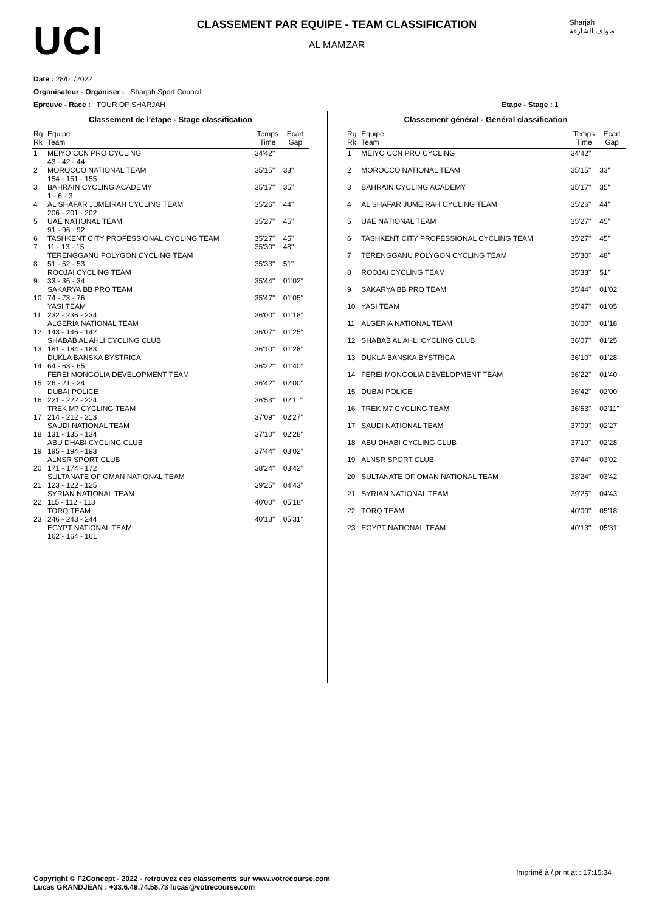UCI
CLASSEMENT PAR EQUIPE - TEAM CLASSIFICATION
AL MAMZAR
Sharjah
طواف الشارقة
Date : 28/01/2022
Organisateur - Organiser : Sharjah Sport Council
Epreuve - Race : TOUR OF SHARJAH Etape - Stage : 1
Classement de l'étape - Stage classification
| Rg Rk | Equipe Team | Temps Time | Ecart Gap |
| --- | --- | --- | --- |
| 1 | MEIYO CCN PRO CYCLING 43 - 42 - 44 | 34'42" | |
| 2 | MOROCCO NATIONAL TEAM 154 - 151 - 155 | 35'15" | 33" |
| 3 | BAHRAIN CYCLING ACADEMY 1 - 6 - 3 | 35'17" | 35" |
| 4 | AL SHAFAR JUMEIRAH CYCLING TEAM 206 - 201 - 202 | 35'26" | 44" |
| 5 | UAE NATIONAL TEAM 91 - 96 - 92 | 35'27" | 45" |
| 6 | TASHKENT CITY PROFESSIONAL CYCLING TEAM | 35'27" | 45" |
| 7 | 11 - 13 - 15 TERENGGANU POLYGON CYCLING TEAM | 35'30" | 48" |
| 8 | 51 - 52 - 53 ROOJAI CYCLING TEAM | 35'33" | 51" |
| 9 | 33 - 36 - 34 SAKARYA BB PRO TEAM | 35'44" | 01'02" |
| 10 | 74 - 73 - 76 YASI TEAM | 35'47" | 01'05" |
| 11 | 232 - 236 - 234 ALGERIA NATIONAL TEAM | 36'00" | 01'18" |
| 12 | 143 - 146 - 142 SHABAB AL AHLI CYCLING CLUB | 36'07" | 01'25" |
| 13 | 181 - 184 - 183 DUKLA BANSKA BYSTRICA | 36'10" | 01'28" |
| 14 | 64 - 63 - 65 FEREI MONGOLIA DEVELOPMENT TEAM | 36'22" | 01'40" |
| 15 | 26 - 21 - 24 DUBAI POLICE | 36'42" | 02'00" |
| 16 | 221 - 222 - 224 TREK M7 CYCLING TEAM | 36'53" | 02'11" |
| 17 | 214 - 212 - 213 SAUDI NATIONAL TEAM | 37'09" | 02'27" |
| 18 | 131 - 135 - 134 ABU DHABI CYCLING CLUB | 37'10" | 02'28" |
| 19 | 195 - 194 - 193 ALNSR SPORT CLUB | 37'44" | 03'02" |
| 20 | 171 - 174 - 172 SULTANATE OF OMAN NATIONAL TEAM | 38'24" | 03'42" |
| 21 | 123 - 122 - 125 SYRIAN NATIONAL TEAM | 39'25" | 04'43" |
| 22 | 115 - 112 - 113 TORQ TEAM | 40'00" | 05'18" |
| 23 | 246 - 243 - 244 EGYPT NATIONAL TEAM 162 - 164 - 161 | 40'13" | 05'31" |
Classement général - Général classification
| Rg Rk | Equipe Team | Temps Time | Ecart Gap |
| --- | --- | --- | --- |
| 1 | MEIYO CCN PRO CYCLING | 34'42" | |
| 2 | MOROCCO NATIONAL TEAM | 35'15" | 33" |
| 3 | BAHRAIN CYCLING ACADEMY | 35'17" | 35" |
| 4 | AL SHAFAR JUMEIRAH CYCLING TEAM | 35'26" | 44" |
| 5 | UAE NATIONAL TEAM | 35'27" | 45" |
| 6 | TASHKENT CITY PROFESSIONAL CYCLING TEAM | 35'27" | 45" |
| 7 | TERENGGANU POLYGON CYCLING TEAM | 35'30" | 48" |
| 8 | ROOJAI CYCLING TEAM | 35'33" | 51" |
| 9 | SAKARYA BB PRO TEAM | 35'44" | 01'02" |
| 10 | YASI TEAM | 35'47" | 01'05" |
| 11 | ALGERIA NATIONAL TEAM | 36'00" | 01'18" |
| 12 | SHABAB AL AHLI CYCLING CLUB | 36'07" | 01'25" |
| 13 | DUKLA BANSKA BYSTRICA | 36'10" | 01'28" |
| 14 | FEREI MONGOLIA DEVELOPMENT TEAM | 36'22" | 01'40" |
| 15 | DUBAI POLICE | 36'42" | 02'00" |
| 16 | TREK M7 CYCLING TEAM | 36'53" | 02'11" |
| 17 | SAUDI NATIONAL TEAM | 37'09" | 02'27" |
| 18 | ABU DHABI CYCLING CLUB | 37'10" | 02'28" |
| 19 | ALNSR SPORT CLUB | 37'44" | 03'02" |
| 20 | SULTANATE OF OMAN NATIONAL TEAM | 38'24" | 03'42" |
| 21 | SYRIAN NATIONAL TEAM | 39'25" | 04'43" |
| 22 | TORQ TEAM | 40'00" | 05'18" |
| 23 | EGYPT NATIONAL TEAM | 40'13" | 05'31" |
Imprimé à / print at : 17:15:34
Copyright © F2Concept - 2022 - retrouvez ces classements sur www.votrecourse.com
Lucas GRANDJEAN : +33.6.49.74.58.73 lucas@votrecourse.com